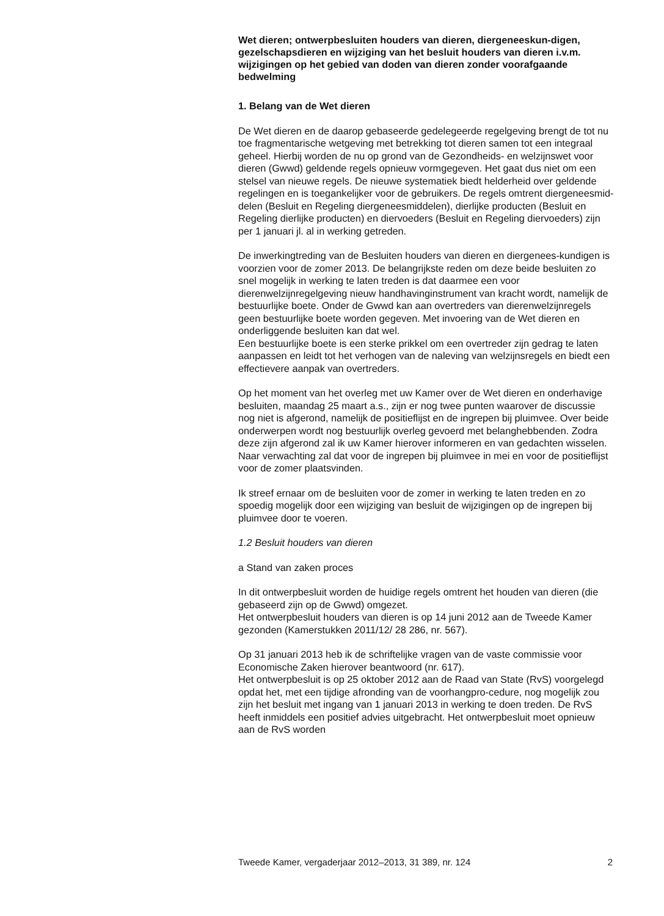Wet dieren; ontwerpbesluiten houders van dieren, diergeneeskun-digen, gezelschapsdieren en wijziging van het besluit houders van dieren i.v.m. wijzigingen op het gebied van doden van dieren zonder voorafgaande bedwelming
1. Belang van de Wet dieren
De Wet dieren en de daarop gebaseerde gedelegeerde regelgeving brengt de tot nu toe fragmentarische wetgeving met betrekking tot dieren samen tot een integraal geheel. Hierbij worden de nu op grond van de Gezondheids- en welzijnswet voor dieren (Gwwd) geldende regels opnieuw vormgegeven. Het gaat dus niet om een stelsel van nieuwe regels. De nieuwe systematiek biedt helderheid over geldende regelingen en is toegankelijker voor de gebruikers. De regels omtrent diergeneesmid-delen (Besluit en Regeling diergeneesmiddelen), dierlijke producten (Besluit en Regeling dierlijke producten) en diervoeders (Besluit en Regeling diervoeders) zijn per 1 januari jl. al in werking getreden.
De inwerkingtreding van de Besluiten houders van dieren en diergenees-kundigen is voorzien voor de zomer 2013. De belangrijkste reden om deze beide besluiten zo snel mogelijk in werking te laten treden is dat daarmee een voor dierenwelzijnregelgeving nieuw handhavinginstrument van kracht wordt, namelijk de bestuurlijke boete. Onder de Gwwd kan aan overtreders van dierenwelzijnregels geen bestuurlijke boete worden gegeven. Met invoering van de Wet dieren en onderliggende besluiten kan dat wel.
Een bestuurlijke boete is een sterke prikkel om een overtreder zijn gedrag te laten aanpassen en leidt tot het verhogen van de naleving van welzijnsregels en biedt een effectievere aanpak van overtreders.
Op het moment van het overleg met uw Kamer over de Wet dieren en onderhavige besluiten, maandag 25 maart a.s., zijn er nog twee punten waarover de discussie nog niet is afgerond, namelijk de positieflijst en de ingrepen bij pluimvee. Over beide onderwerpen wordt nog bestuurlijk overleg gevoerd met belanghebbenden. Zodra deze zijn afgerond zal ik uw Kamer hierover informeren en van gedachten wisselen. Naar verwachting zal dat voor de ingrepen bij pluimvee in mei en voor de positieflijst voor de zomer plaatsvinden.
Ik streef ernaar om de besluiten voor de zomer in werking te laten treden en zo spoedig mogelijk door een wijziging van besluit de wijzigingen op de ingrepen bij pluimvee door te voeren.
1.2 Besluit houders van dieren
a Stand van zaken proces
In dit ontwerpbesluit worden de huidige regels omtrent het houden van dieren (die gebaseerd zijn op de Gwwd) omgezet.
Het ontwerpbesluit houders van dieren is op 14 juni 2012 aan de Tweede Kamer gezonden (Kamerstukken 2011/12/ 28 286, nr. 567).
Op 31 januari 2013 heb ik de schriftelijke vragen van de vaste commissie voor Economische Zaken hierover beantwoord (nr. 617).
Het ontwerpbesluit is op 25 oktober 2012 aan de Raad van State (RvS) voorgelegd opdat het, met een tijdige afronding van de voorhangpro-cedure, nog mogelijk zou zijn het besluit met ingang van 1 januari 2013 in werking te doen treden. De RvS heeft inmiddels een positief advies uitgebracht. Het ontwerpbesluit moet opnieuw aan de RvS worden
Tweede Kamer, vergaderjaar 2012–2013, 31 389, nr. 124 2